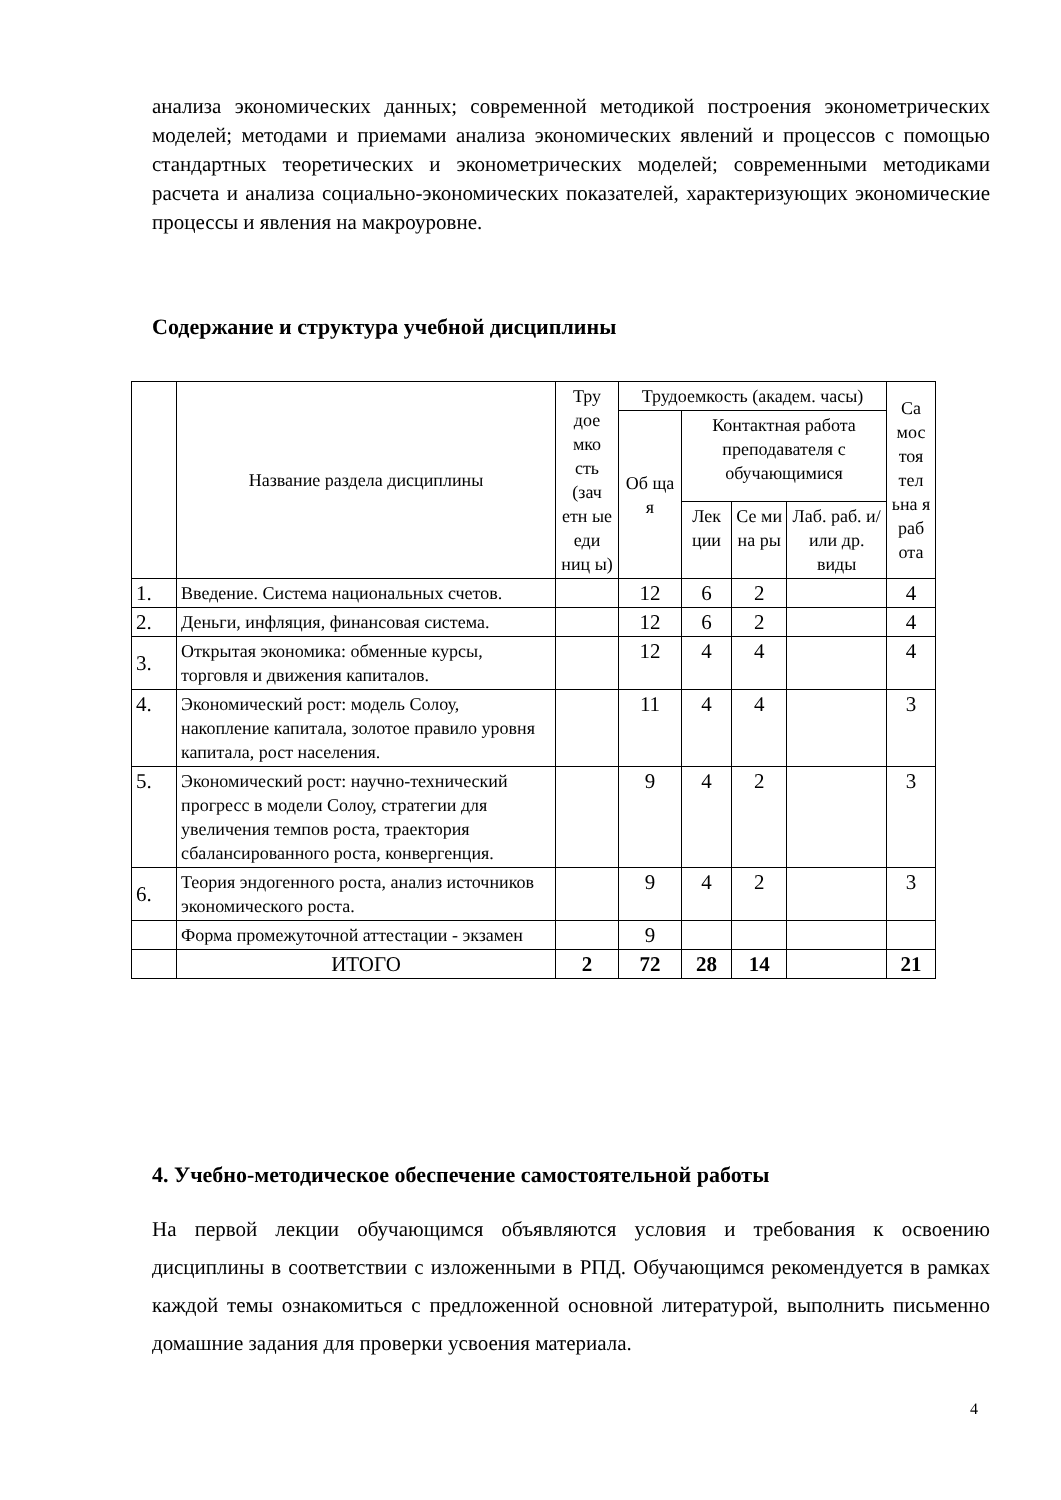анализа экономических данных; современной методикой построения эконометрических моделей; методами и приемами анализа экономических явлений и процессов с помощью стандартных теоретических и эконометрических моделей; современными методиками расчета и анализа социально-экономических показателей, характеризующих экономические процессы и явления на макроуровне.
Содержание и структура учебной дисциплины
| | Название раздела дисциплины | Тру дое мко сть (зач етн ые еди ниц ы) | Трудоемкость (академ. часы) | | | | Са мос тоя тел ьна я раб ота |
| --- | --- | --- | --- | --- | --- | --- | --- |
| | | | Об ща я | Контактная работа преподавателя с обучающимися | | | |
| | | | | Лек ции | Се ми на ры | Лаб. раб. и/или др. виды | |
| 1. | Введение. Система национальных счетов. | | 12 | 6 | 2 | | 4 |
| 2. | Деньги, инфляция, финансовая система. | | 12 | 6 | 2 | | 4 |
| 3. | Открытая экономика: обменные курсы, торговля и движения капиталов. | | 12 | 4 | 4 | | 4 |
| 4. | Экономический рост: модель Солоу, накопление капитала, золотое правило уровня капитала, рост населения. | | 11 | 4 | 4 | | 3 |
| 5. | Экономический рост: научно-технический прогресс в модели Солоу, стратегии для увеличения темпов роста, траектория сбалансированного роста, конвергенция. | | 9 | 4 | 2 | | 3 |
| 6. | Теория эндогенного роста, анализ источников экономического роста. | | 9 | 4 | 2 | | 3 |
| | Форма промежуточной аттестации - экзамен | | 9 | | | | |
| | ИТОГО | 2 | 72 | 28 | 14 | | 21 |
4. Учебно-методическое обеспечение самостоятельной работы
На первой лекции обучающимся объявляются условия и требования к освоению дисциплины в соответствии с изложенными в РПД. Обучающимся рекомендуется в рамках каждой темы ознакомиться с предложенной основной литературой, выполнить письменно домашние задания для проверки усвоения материала.
4